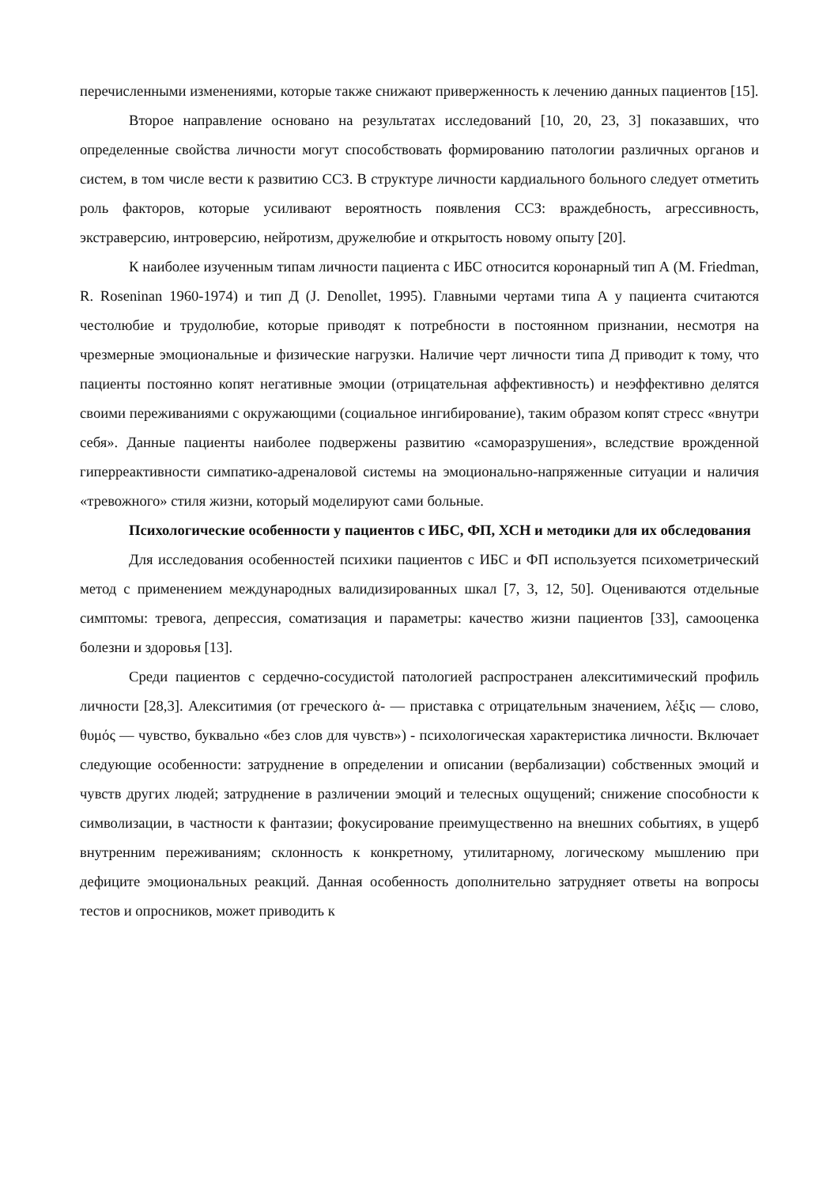перечисленными изменениями, которые также снижают приверженность к лечению данных пациентов [15].
Второе направление основано на результатах исследований [10, 20, 23, 3] показавших, что определенные свойства личности могут способствовать формированию патологии различных органов и систем, в том числе вести к развитию ССЗ. В структуре личности кардиального больного следует отметить роль факторов, которые усиливают вероятность появления ССЗ: враждебность, агрессивность, экстраверсию, интроверсию, нейротизм, дружелюбие и открытость новому опыту [20].
К наиболее изученным типам личности пациента с ИБС относится коронарный тип А (M. Friedman, R. Roseninan 1960-1974) и тип Д (J. Denollet, 1995). Главными чертами типа А у пациента считаются честолюбие и трудолюбие, которые приводят к потребности в постоянном признании, несмотря на чрезмерные эмоциональные и физические нагрузки. Наличие черт личности типа Д приводит к тому, что пациенты постоянно копят негативные эмоции (отрицательная аффективность) и неэффективно делятся своими переживаниями с окружающими (социальное ингибирование), таким образом копят стресс «внутри себя». Данные пациенты наиболее подвержены развитию «саморазрушения», вследствие врожденной гиперреактивности симпатико-адреналовой системы на эмоционально-напряженные ситуации и наличия «тревожного» стиля жизни, который моделируют сами больные.
Психологические особенности у пациентов с ИБС, ФП, ХСН и методики для их обследования
Для исследования особенностей психики пациентов с ИБС и ФП используется психометрический метод с применением международных валидизированных шкал [7, 3, 12, 50]. Оцениваются отдельные симптомы: тревога, депрессия, соматизация и параметры: качество жизни пациентов [33], самооценка болезни и здоровья [13].
Среди пациентов с сердечно-сосудистой патологией распространен алекситимический профиль личности [28,3]. Алекситимия (от греческого ἀ- — приставка с отрицательным значением, λέξις — слово, θυμός — чувство, буквально «без слов для чувств») - психологическая характеристика личности. Включает следующие особенности: затруднение в определении и описании (вербализации) собственных эмоций и чувств других людей; затруднение в различении эмоций и телесных ощущений; снижение способности к символизации, в частности к фантазии; фокусирование преимущественно на внешних событиях, в ущерб внутренним переживаниям; склонность к конкретному, утилитарному, логическому мышлению при дефиците эмоциональных реакций. Данная особенность дополнительно затрудняет ответы на вопросы тестов и опросников, может приводить к